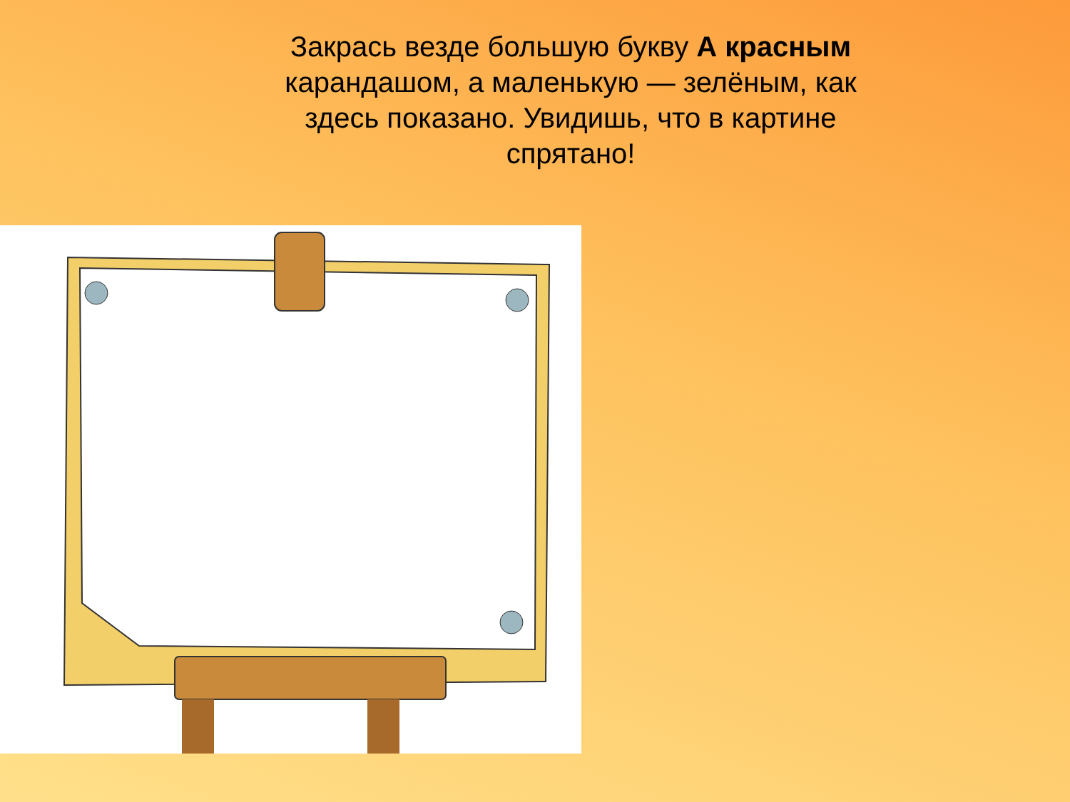Закрась везде большую букву А красным карандашом, а маленькую — зелёным, как здесь показано. Увидишь, что в картине спрятано!